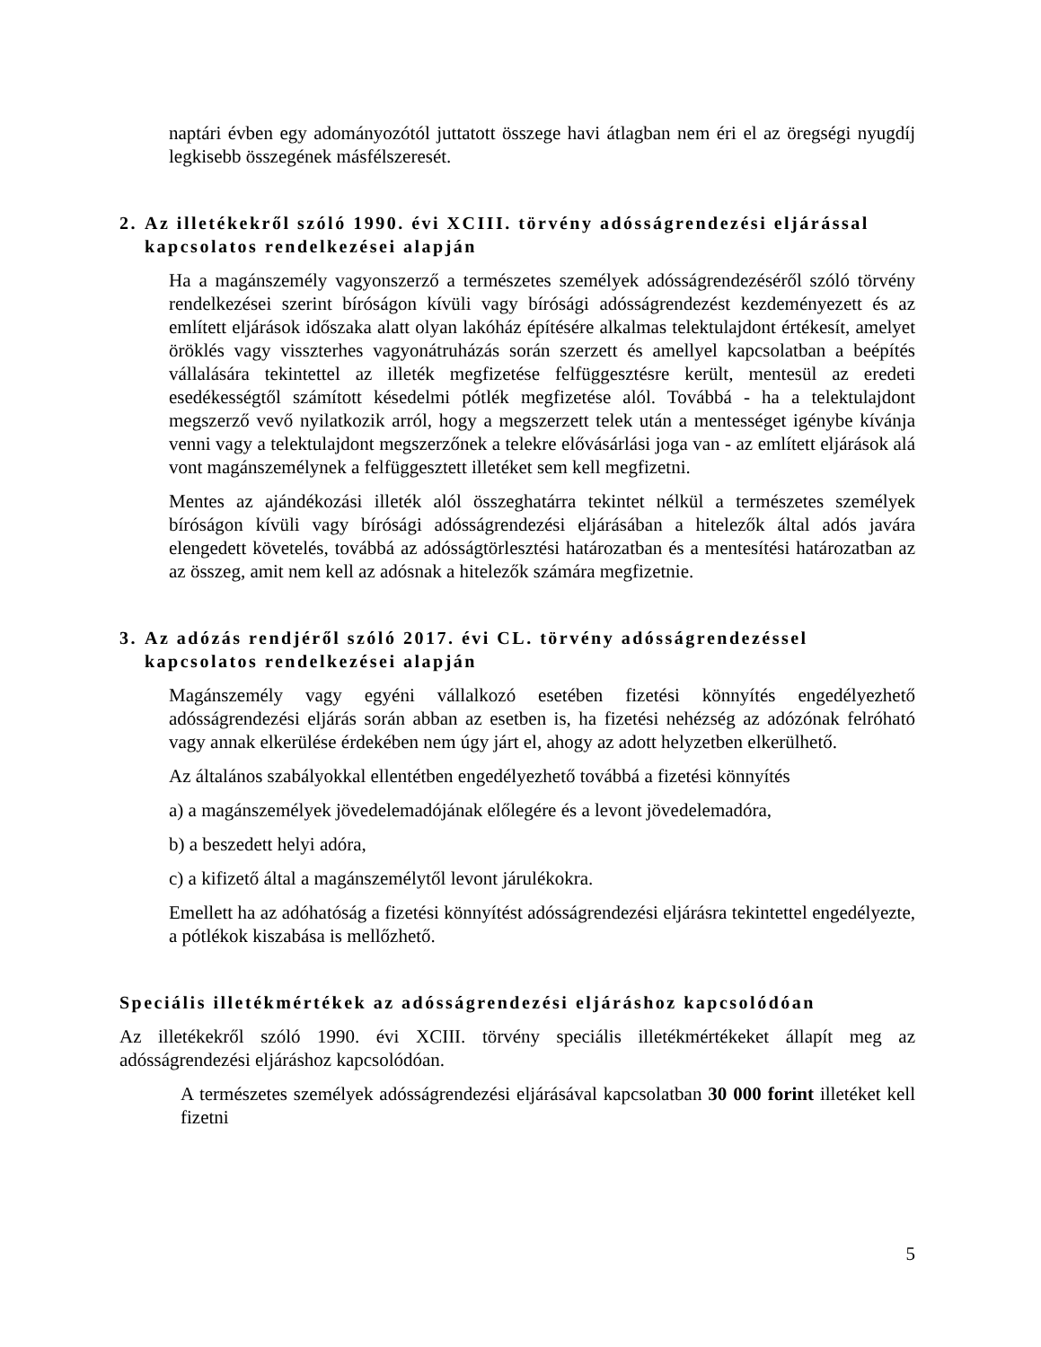naptári évben egy adományozótól juttatott összege havi átlagban nem éri el az öregségi nyugdíj legkisebb összegének másfélszeresét.
2. Az illetékekről szóló 1990. évi XCIII. törvény adósságrendezési eljárással kapcsolatos rendelkezései alapján
Ha a magánszemély vagyonszerző a természetes személyek adósságrendezéséről szóló törvény rendelkezései szerint bíróságon kívüli vagy bírósági adósságrendezést kezdeményezett és az említett eljárások időszaka alatt olyan lakóház építésére alkalmas telektulajdont értékesít, amelyet öröklés vagy visszterhes vagyonátruházás során szerzett és amellyel kapcsolatban a beépítés vállalására tekintettel az illeték megfizetése felfüggesztésre került, mentesül az eredeti esedékességtől számított késedelmi pótlék megfizetése alól. Továbbá - ha a telektulajdont megszerző vevő nyilatkozik arról, hogy a megszerzett telek után a mentességet igénybe kívánja venni vagy a telektulajdont megszerzőnek a telekre elővásárlási joga van - az említett eljárások alá vont magánszemélynek a felfüggesztett illetéket sem kell megfizetni.
Mentes az ajándékozási illeték alól összeghatárra tekintet nélkül a természetes személyek bíróságon kívüli vagy bírósági adósságrendezési eljárásában a hitelezők által adós javára elengedett követelés, továbbá az adósságtörlesztési határozatban és a mentesítési határozatban az az összeg, amit nem kell az adósnak a hitelezők számára megfizetnie.
3. Az adózás rendjéről szóló 2017. évi CL. törvény adósságrendezéssel kapcsolatos rendelkezései alapján
Magánszemély vagy egyéni vállalkozó esetében fizetési könnyítés engedélyezhető adósságrendezési eljárás során abban az esetben is, ha fizetési nehézség az adózónak felróható vagy annak elkerülése érdekében nem úgy járt el, ahogy az adott helyzetben elkerülhető.
Az általános szabályokkal ellentétben engedélyezhető továbbá a fizetési könnyítés
a) a magánszemélyek jövedelemadójának előlegére és a levont jövedelemadóra,
b) a beszedett helyi adóra,
c) a kifizető által a magánszemélytől levont járulékokra.
Emellett ha az adóhatóság a fizetési könnyítést adósságrendezési eljárásra tekintettel engedélyezte, a pótlékok kiszabása is mellőzhető.
Speciális illetékmértékek az adósságrendezési eljáráshoz kapcsolódóan
Az illetékekről szóló 1990. évi XCIII. törvény speciális illetékmértékeket állapít meg az adósságrendezési eljáráshoz kapcsolódóan.
A természetes személyek adósságrendezési eljárásával kapcsolatban 30 000 forint illetéket kell fizetni
5